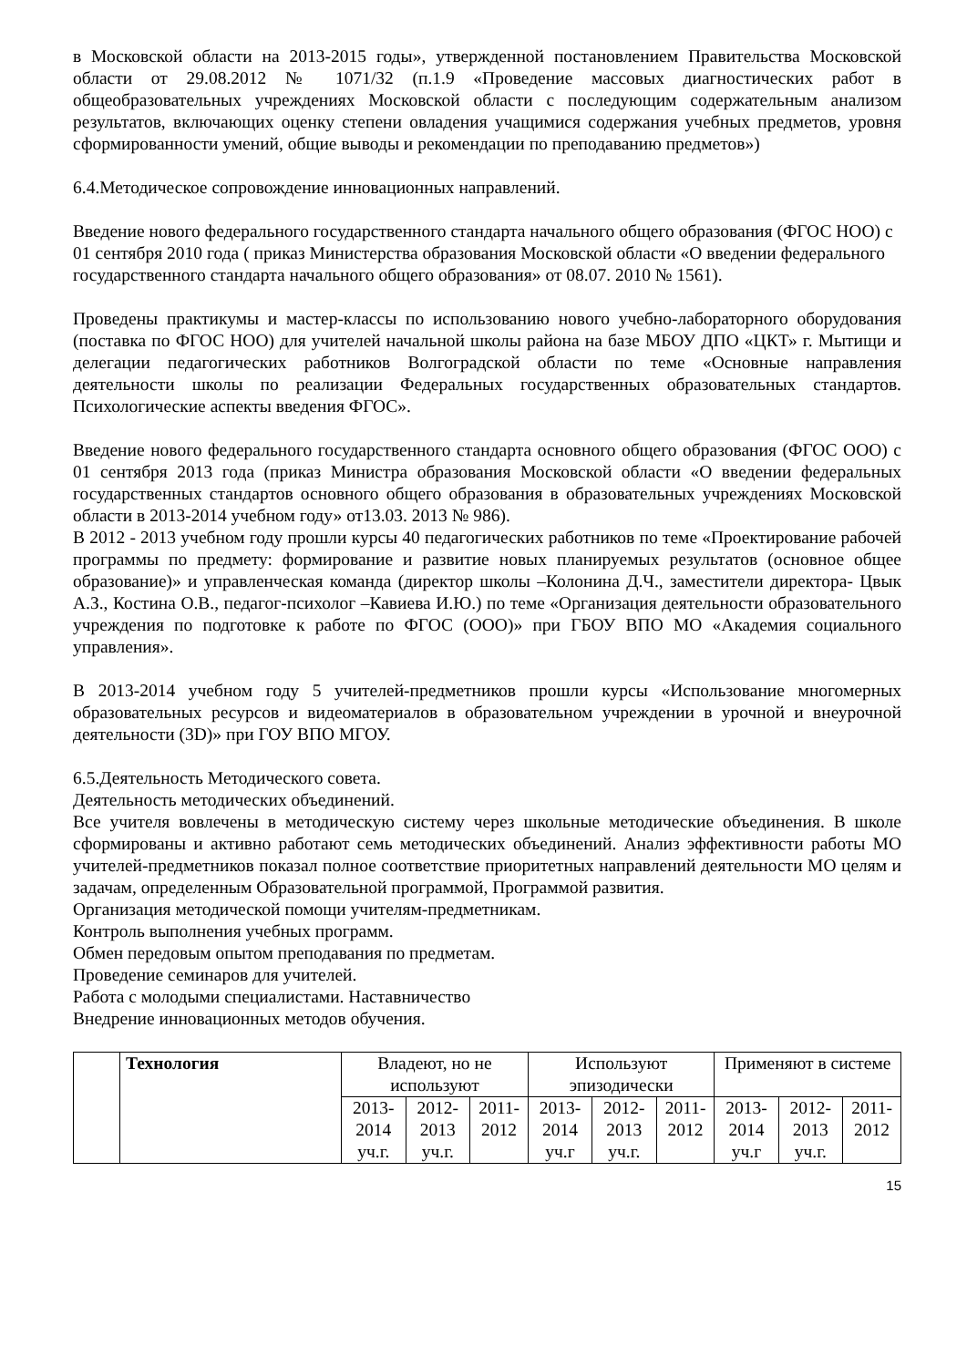в Московской области на 2013-2015 годы», утвержденной постановлением Правительства Московской области от 29.08.2012 № 1071/32 (п.1.9 «Проведение массовых диагностических работ в общеобразовательных учреждениях Московской области с последующим содержательным анализом результатов, включающих оценку степени овладения учащимися содержания учебных предметов, уровня сформированности умений, общие выводы и рекомендации по преподаванию предметов»)
6.4.Методическое сопровождение инновационных направлений.
Введение нового федерального государственного стандарта начального общего образования (ФГОС НОО) с 01 сентября 2010 года ( приказ Министерства образования Московской области «О введении федерального государственного стандарта начального общего образования» от 08.07. 2010 № 1561).
Проведены практикумы и мастер-классы по использованию нового учебно-лабораторного оборудования (поставка по ФГОС НОО) для учителей начальной школы района на базе МБОУ ДПО «ЦКТ» г. Мытищи и делегации педагогических работников Волгоградской области по теме «Основные направления деятельности школы по реализации Федеральных государственных образовательных стандартов. Психологические аспекты введения ФГОС».
Введение нового федерального государственного стандарта основного общего образования (ФГОС ООО) с 01 сентября 2013 года (приказ Министра образования Московской области «О введении федеральных государственных стандартов основного общего образования в образовательных учреждениях Московской области в 2013-2014 учебном году» от13.03. 2013 № 986).
В 2012 - 2013 учебном году прошли курсы 40 педагогических работников по теме «Проектирование рабочей программы по предмету: формирование и развитие новых планируемых результатов (основное общее образование)» и управленческая команда (директор школы –Колонина Д.Ч., заместители директора- Цвык А.З., Костина О.В., педагог-психолог –Кавиева И.Ю.) по теме «Организация деятельности образовательного учреждения по подготовке к работе по ФГОС (ООО)» при ГБОУ ВПО МО «Академия социального управления».
В 2013-2014 учебном году 5 учителей-предметников прошли курсы «Использование многомерных образовательных ресурсов и видеоматериалов в образовательном учреждении в урочной и внеурочной деятельности (3D)» при ГОУ ВПО МГОУ.
6.5.Деятельность Методического совета.
Деятельность методических объединений.
Все учителя вовлечены в методическую систему через школьные методические объединения. В школе сформированы и активно работают семь методических объединений. Анализ эффективности работы МО учителей-предметников показал полное соответствие приоритетных направлений деятельности МО целям и задачам, определенным Образовательной программой, Программой развития.
Организация методической помощи учителям-предметникам.
Контроль выполнения учебных программ.
Обмен передовым опытом преподавания по предметам.
Проведение семинаров для учителей.
Работа с молодыми специалистами. Наставничество
Внедрение инновационных методов обучения.
| | Технология | Владеют, но не используют | | | Используют эпизодически | | | Применяют в системе | | |
| | | 2013-2014 уч.г. | 2012-2013 уч.г. | 2011-2012 | 2013-2014 уч.г | 2012-2013 уч.г. | 2011-2012 | 2013-2014 уч.г | 2012-2013 уч.г. | 2011-2012 |
15